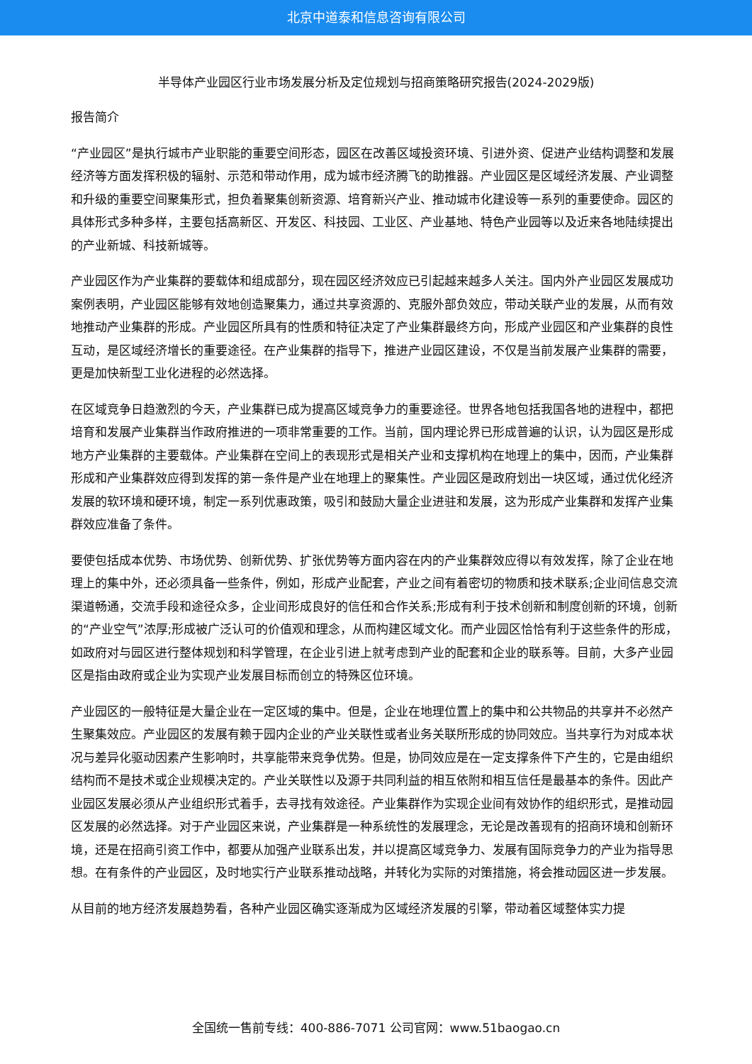北京中道泰和信息咨询有限公司
半导体产业园区行业市场发展分析及定位规划与招商策略研究报告(2024-2029版)
报告简介
“产业园区”是执行城市产业职能的重要空间形态，园区在改善区域投资环境、引进外资、促进产业结构调整和发展经济等方面发挥积极的辐射、示范和带动作用，成为城市经济腾飞的助推器。产业园区是区域经济发展、产业调整和升级的重要空间聚集形式，担负着聚集创新资源、培育新兴产业、推动城市化建设等一系列的重要使命。园区的具体形式多种多样，主要包括高新区、开发区、科技园、工业区、产业基地、特色产业园等以及近来各地陆续提出的产业新城、科技新城等。
产业园区作为产业集群的要载体和组成部分，现在园区经济效应已引起越来越多人关注。国内外产业园区发展成功案例表明，产业园区能够有效地创造聚集力，通过共享资源的、克服外部负效应，带动关联产业的发展，从而有效地推动产业集群的形成。产业园区所具有的性质和特征决定了产业集群最终方向，形成产业园区和产业集群的良性互动，是区域经济增长的重要途径。在产业集群的指导下，推进产业园区建设，不仅是当前发展产业集群的需要，更是加快新型工业化进程的必然选择。
在区域竞争日趋激烈的今天，产业集群已成为提高区域竞争力的重要途径。世界各地包括我国各地的进程中，都把培育和发展产业集群当作政府推进的一项非常重要的工作。当前，国内理论界已形成普遍的认识，认为园区是形成地方产业集群的主要载体。产业集群在空间上的表现形式是相关产业和支撑机构在地理上的集中，因而，产业集群形成和产业集群效应得到发挥的第一条件是产业在地理上的聚集性。产业园区是政府划出一块区域，通过优化经济发展的软环境和硬环境，制定一系列优惠政策，吸引和鼓励大量企业进驻和发展，这为形成产业集群和发挥产业集群效应准备了条件。
要使包括成本优势、市场优势、创新优势、扩张优势等方面内容在内的产业集群效应得以有效发挥，除了企业在地理上的集中外，还必须具备一些条件，例如，形成产业配套，产业之间有着密切的物质和技术联系;企业间信息交流渠道畅通，交流手段和途径众多，企业间形成良好的信任和合作关系;形成有利于技术创新和制度创新的环境，创新的“产业空气”浓厚;形成被广泛认可的价值观和理念，从而构建区域文化。而产业园区恰恰有利于这些条件的形成，如政府对与园区进行整体规划和科学管理，在企业引进上就考虑到产业的配套和企业的联系等。目前，大多产业园区是指由政府或企业为实现产业发展目标而创立的特殊区位环境。
产业园区的一般特征是大量企业在一定区域的集中。但是，企业在地理位置上的集中和公共物品的共享并不必然产生聚集效应。产业园区的发展有赖于园内企业的产业关联性或者业务关联所形成的协同效应。当共享行为对成本状况与差异化驱动因素产生影响时，共享能带来竞争优势。但是，协同效应是在一定支撑条件下产生的，它是由组织结构而不是技术或企业规模决定的。产业关联性以及源于共同利益的相互依附和相互信任是最基本的条件。因此产业园区发展必须从产业组织形式着手，去寻找有效途径。产业集群作为实现企业间有效协作的组织形式，是推动园区发展的必然选择。对于产业园区来说，产业集群是一种系统性的发展理念，无论是改善现有的招商环境和创新环境，还是在招商引资工作中，都要从加强产业联系出发，并以提高区域竞争力、发展有国际竞争力的产业为指导思想。在有条件的产业园区，及时地实行产业联系推动战略，并转化为实际的对策措施，将会推动园区进一步发展。
从目前的地方经济发展趋势看，各种产业园区确实逐渐成为区域经济发展的引擎，带动着区域整体实力提
全国统一售前专线：400-886-7071 公司官网：www.51baogao.cn